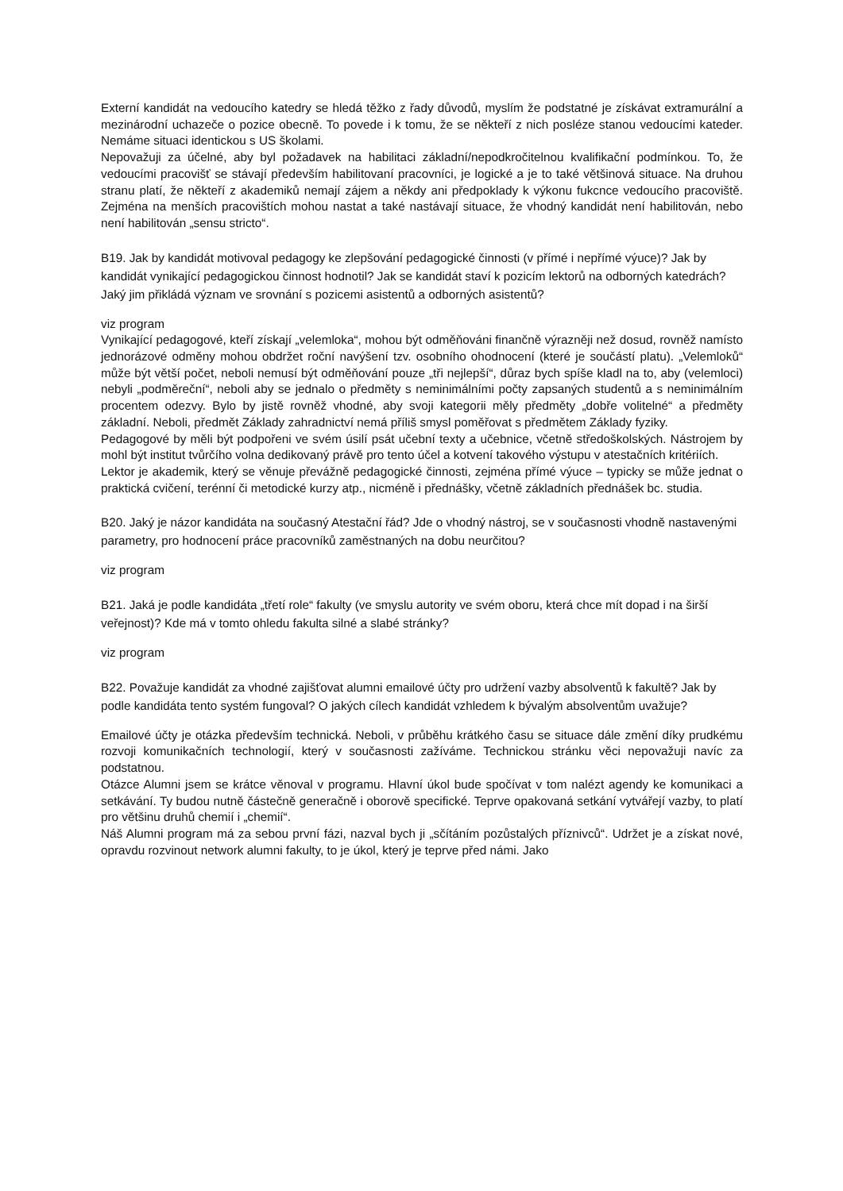Externí kandidát na vedoucího katedry se hledá těžko z řady důvodů, myslím že podstatné je získávat extramurální a mezinárodní uchazeče o pozice obecně. To povede i k tomu, že se někteří z nich posléze stanou vedoucími kateder. Nemáme situaci identickou s US školami.
Nepovažuji za účelné, aby byl požadavek na habilitaci základní/nepodkročitelnou kvalifikační podmínkou. To, že vedoucími pracovišť se stávají především habilitovaní pracovníci, je logické a je to také většinová situace. Na druhou stranu platí, že někteří z akademiků nemají zájem a někdy ani předpoklady k výkonu fukcnce vedoucího pracoviště. Zejména na menších pracovištích mohou nastat a také nastávají situace, že vhodný kandidát není habilitován, nebo není habilitován „sensu stricto“.
B19. Jak by kandidát motivoval pedagogy ke zlepšování pedagogické činnosti (v přímé i nepřímé výuce)? Jak by kandidát vynikající pedagogickou činnost hodnotil? Jak se kandidát staví k pozicím lektorů na odborných katedrách? Jaký jim přikládá význam ve srovnání s pozicemi asistentů a odborných asistentů?
viz program
Vynikající pedagogové, kteří získají „velemloka“, mohou být odměňováni finančně výrazněji než dosud, rovněž namísto jednorázové odměny mohou obdržet roční navýšení tzv. osobního ohodnocení (které je součástí platu). „Velemloků“ může být větší počet, neboli nemusí být odměňování pouze „tři nejlepší“, důraz bych spíše kladl na to, aby (velemloci) nebyli „podměreční“, neboli aby se jednalo o předměty s neminimálními počty zapsaných studentů a s neminimálním procentem odezvy. Bylo by jistě rovněž vhodné, aby svoji kategorii měly předměty „dobře volitelné“ a předměty základní. Neboli, předmět Základy zahradnictví nemá příliš smysl poměřovat s předmětem Základy fyziky.
Pedagogové by měli být podpořeni ve svém úsilí psát učební texty a učebnice, včetně středoškolských. Nástrojem by mohl být institut tvůrčího volna dedikovaný právě pro tento účel a kotvení takového výstupu v atestačních kritériích.
Lektor je akademik, který se věnuje převážně pedagogické činnosti, zejména přímé výuce – typicky se může jednat o praktická cvičení, terénní či metodické kurzy atp., nicméně i přednášky, včetně základních přednášek bc. studia.
B20. Jaký je názor kandidáta na současný Atestační řád? Jde o vhodný nástroj, se v současnosti vhodně nastavenými parametry, pro hodnocení práce pracovníků zaměstnaných na dobu neurčitou?
viz program
B21. Jaká je podle kandidáta „třetí role“ fakulty (ve smyslu autority ve svém oboru, která chce mít dopad i na širší veřejnost)? Kde má v tomto ohledu fakulta silné a slabé stránky?
viz program
B22. Považuje kandidát za vhodné zajišťovat alumni emailové účty pro udržení vazby absolventů k fakultě? Jak by podle kandidáta tento systém fungoval? O jakých cílech kandidát vzhledem k bývalým absolventům uvažuje?
Emailové účty je otázka především technická. Neboli, v průběhu krátkého času se situace dále změní díky prudkému rozvoji komunikačních technologií, který v současnosti zažíváme. Technickou stránku věci nepovažuji navíc za podstatnou.
Otázce Alumni jsem se krátce věnoval v programu. Hlavní úkol bude spočívat v tom nalézt agendy ke komunikaci a setkávání. Ty budou nutně částečně generačně i oborově specifické. Teprve opakovaná setkání vytvářejí vazby, to platí pro většinu druhů chemií i „chemií“.
Náš Alumni program má za sebou první fázi, nazval bych ji „sčítáním pozůstalých příznivců“. Udržet je a získat nové, opravdu rozvinout network alumni fakulty, to je úkol, který je teprve před námi. Jako